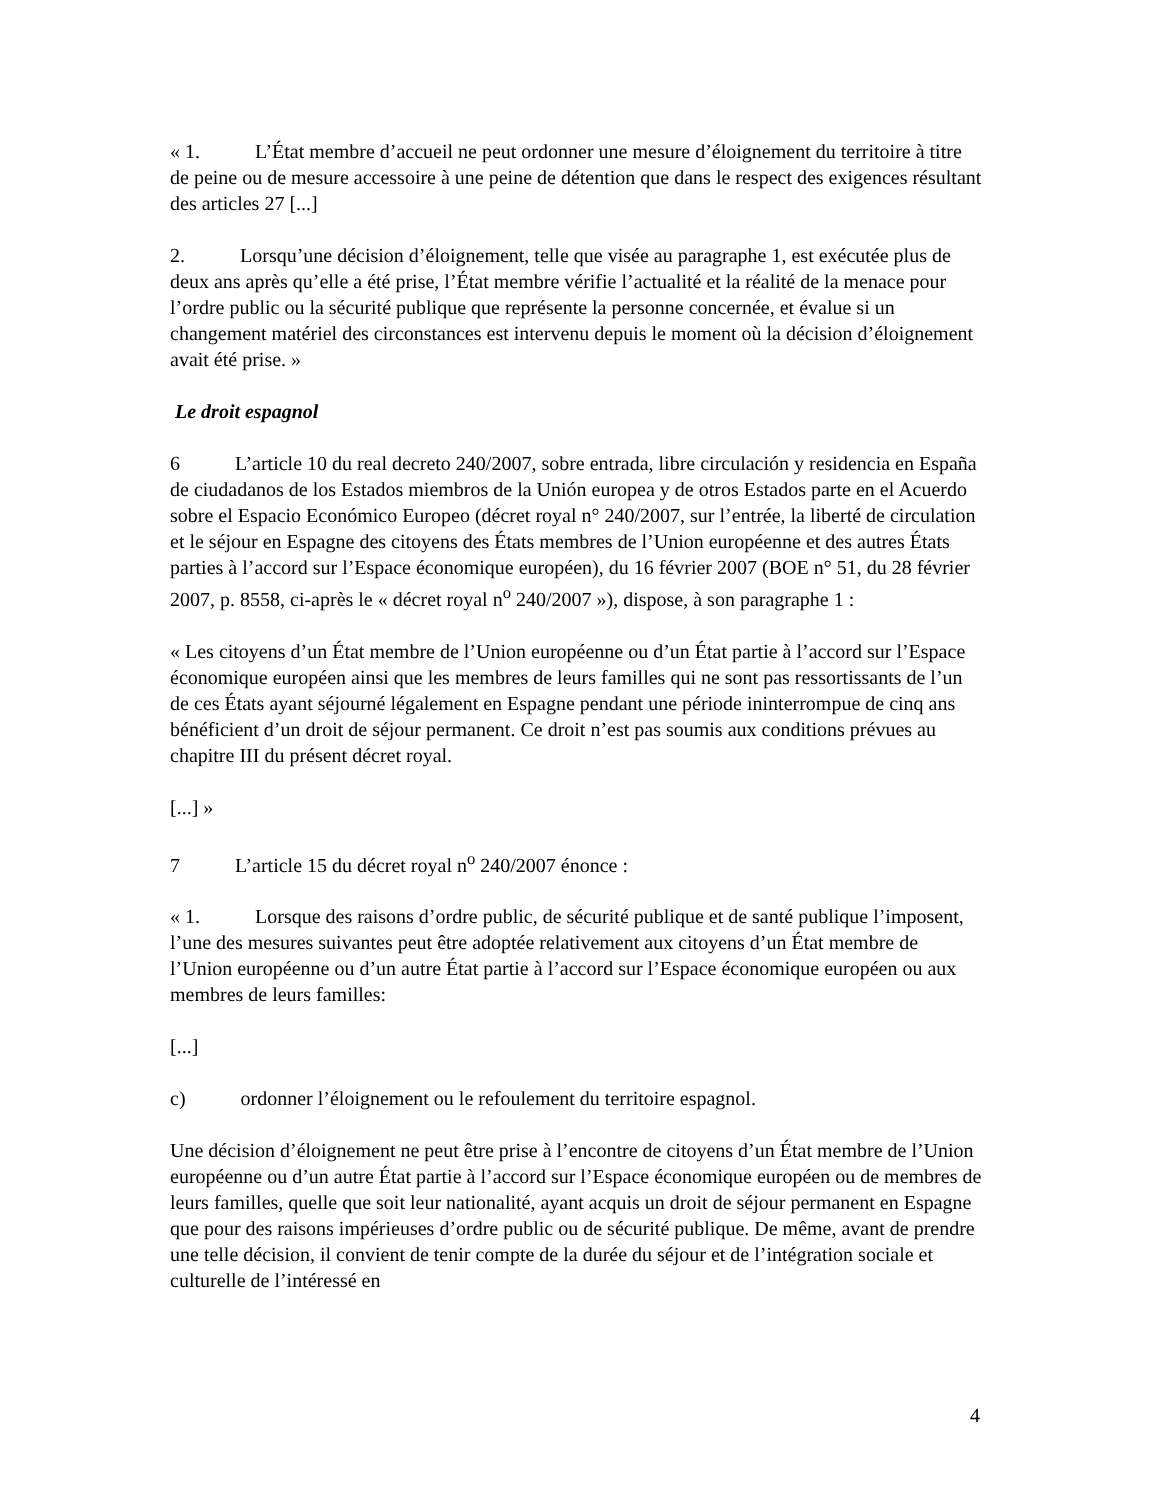« 1. L’État membre d’accueil ne peut ordonner une mesure d’éloignement du territoire à titre de peine ou de mesure accessoire à une peine de détention que dans le respect des exigences résultant des articles 27 [...]
2. Lorsqu’une décision d’éloignement, telle que visée au paragraphe 1, est exécutée plus de deux ans après qu’elle a été prise, l’État membre vérifie l’actualité et la réalité de la menace pour l’ordre public ou la sécurité publique que représente la personne concernée, et évalue si un changement matériel des circonstances est intervenu depuis le moment où la décision d’éloignement avait été prise. »
Le droit espagnol
6 L’article 10 du real decreto 240/2007, sobre entrada, libre circulación y residencia en España de ciudadanos de los Estados miembros de la Unión europea y de otros Estados parte en el Acuerdo sobre el Espacio Económico Europeo (décret royal n° 240/2007, sur l’entrée, la liberté de circulation et le séjour en Espagne des citoyens des États membres de l’Union européenne et des autres États parties à l’accord sur l’Espace économique européen), du 16 février 2007 (BOE n° 51, du 28 février 2007, p. 8558, ci-après le « décret royal n<sup>o</sup> 240/2007 »), dispose, à son paragraphe 1 :
« Les citoyens d’un État membre de l’Union européenne ou d’un État partie à l’accord sur l’Espace économique européen ainsi que les membres de leurs familles qui ne sont pas ressortissants de l’un de ces États ayant séjourné légalement en Espagne pendant une période ininterrompue de cinq ans bénéficient d’un droit de séjour permanent. Ce droit n’est pas soumis aux conditions prévues au chapitre III du présent décret royal.
[...] »
7 L’article 15 du décret royal n<sup>o</sup> 240/2007 énonce :
« 1. Lorsque des raisons d’ordre public, de sécurité publique et de santé publique l’imposent, l’une des mesures suivantes peut être adoptée relativement aux citoyens d’un État membre de l’Union européenne ou d’un autre État partie à l’accord sur l’Espace économique européen ou aux membres de leurs familles:
[...]
c) ordonner l’éloignement ou le refoulement du territoire espagnol.
Une décision d’éloignement ne peut être prise à l’encontre de citoyens d’un État membre de l’Union européenne ou d’un autre État partie à l’accord sur l’Espace économique européen ou de membres de leurs familles, quelle que soit leur nationalité, ayant acquis un droit de séjour permanent en Espagne que pour des raisons impérieuses d’ordre public ou de sécurité publique. De même, avant de prendre une telle décision, il convient de tenir compte de la durée du séjour et de l’intégration sociale et culturelle de l’intéressé en
4